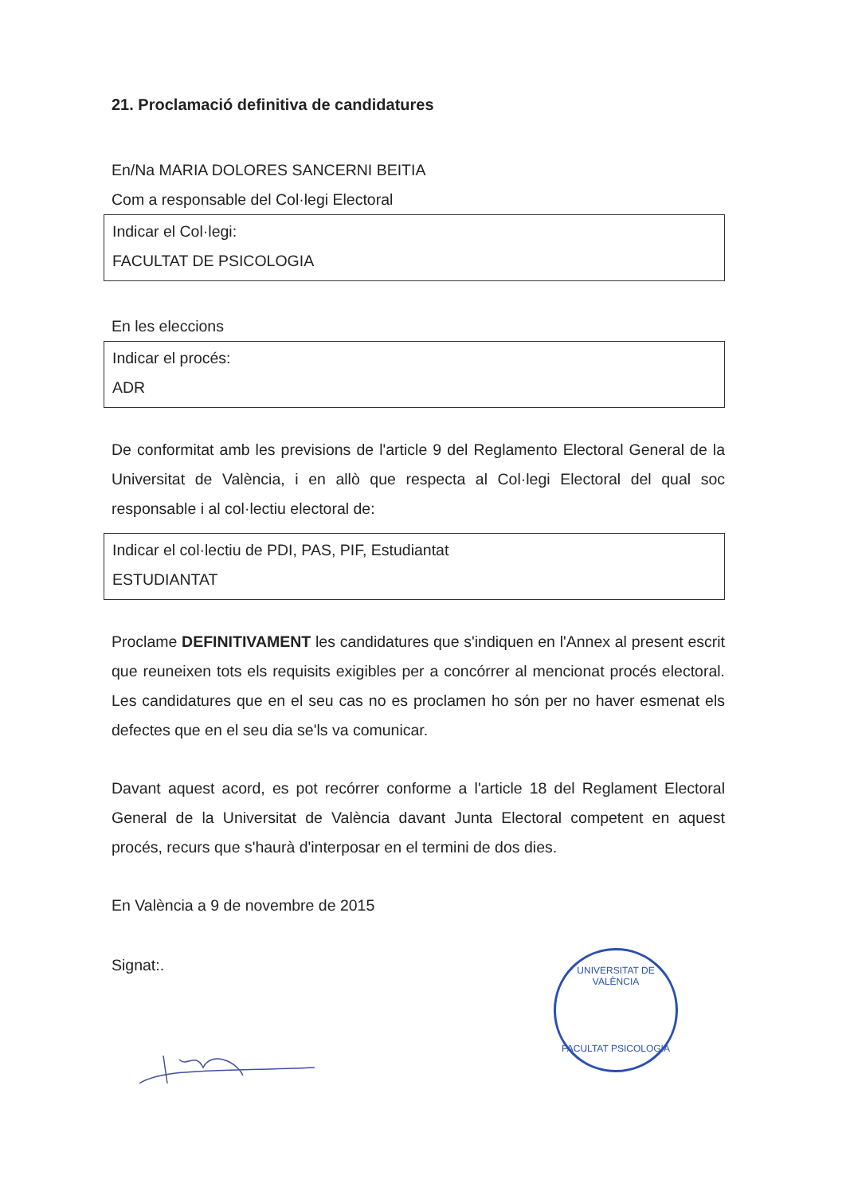21. Proclamació definitiva de candidatures
En/Na MARIA DOLORES SANCERNI BEITIA
Com a responsable del Col·legi Electoral
Indicar el Col·legi:
FACULTAT DE PSICOLOGIA
En les eleccions
Indicar el procés:
ADR
De conformitat amb les previsions de l'article 9 del Reglamento Electoral General de la Universitat de València, i en allò que respecta al Col·legi Electoral del qual soc responsable i al col·lectiu electoral de:
Indicar el col·lectiu de PDI, PAS, PIF, Estudiantat
ESTUDIANTAT
Proclame DEFINITIVAMENT les candidatures que s'indiquen en l'Annex al present escrit que reuneixen tots els requisits exigibles per a concórrer al mencionat procés electoral. Les candidatures que en el seu cas no es proclamen ho són per no haver esmenat els defectes que en el seu dia se'ls va comunicar.
Davant aquest acord, es pot recórrer conforme a l'article 18 del Reglament Electoral General de la Universitat de València davant Junta Electoral competent en aquest procés, recurs que s'haurà d'interposar en el termini de dos dies.
En València a 9 de novembre de 2015
Signat:.
UNIVERSITAT DE VALÈNCIA
FACULTAT PSICOLOGIA